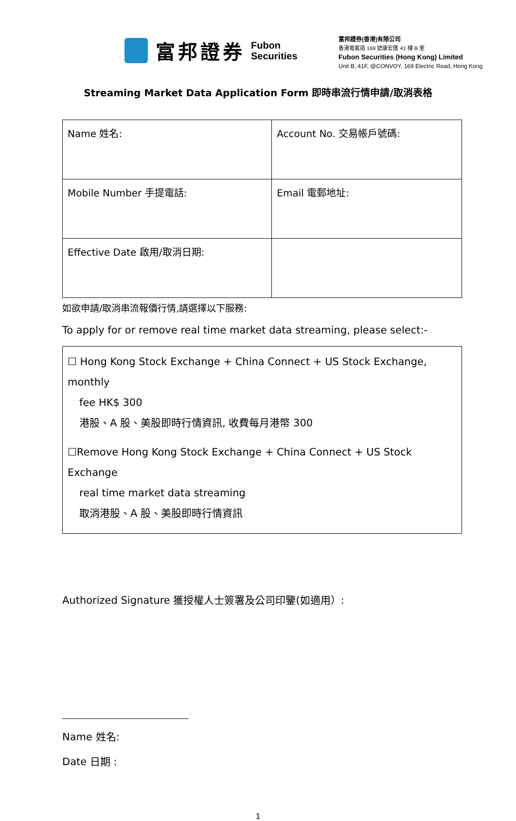富邦證券 Fubon
Securities
富邦證券(香港)有限公司
香港電氣道 169 號康宏匯 41 樓 B 室
Fubon Securities (Hong Kong) Limited
Unit B, 41F, @CONVOY, 169 Electric Road, Hong Kong
Streaming Market Data Application Form 即時串流行情申請/取消表格
| Name 姓名: | Account No. 交易帳戶號碼: |
| Mobile Number 手提電話: | Email 電郵地址: |
| Effective Date 啟用/取消日期: | |
如欲申請/取消串流報價行情,請選擇以下服務:
To apply for or remove real time market data streaming, please select:-
☐ Hong Kong Stock Exchange + China Connect + US Stock Exchange, monthly
fee HK$ 300
港股、A 股、美股即時行情資訊, 收費每月港幣 300
☐Remove Hong Kong Stock Exchange + China Connect + US Stock Exchange
real time market data streaming
取消港股、A 股、美股即時行情資訊
Authorized Signature 獲授權人士簽署及公司印鑒(如適用）:
Name 姓名:
Date 日期 :
1